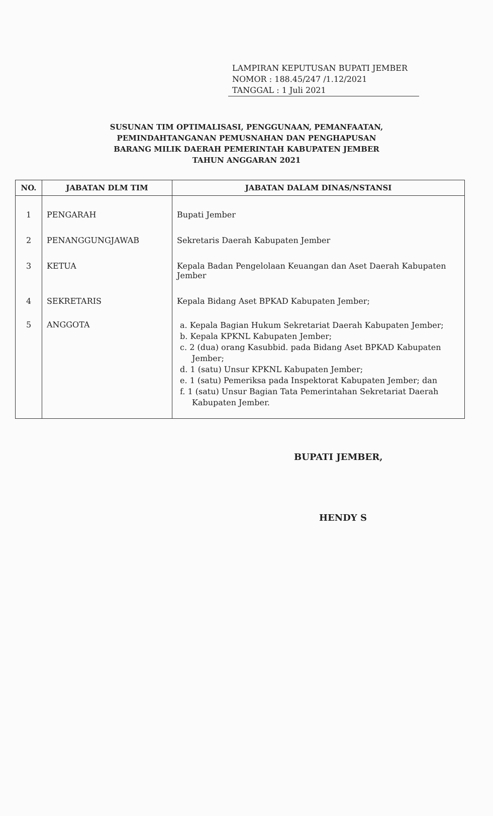LAMPIRAN KEPUTUSAN BUPATI JEMBER
NOMOR : 188.45/247 /1.12/2021
TANGGAL : 1 Juli 2021
SUSUNAN TIM OPTIMALISASI, PENGGUNAAN, PEMANFAATAN,
PEMINDAHTANGANAN PEMUSNAHAN DAN PENGHAPUSAN
BARANG MILIK DAERAH PEMERINTAH KABUPATEN JEMBER
TAHUN ANGGARAN 2021
| NO. | JABATAN DLM TIM | JABATAN DALAM DINAS/NSTANSI |
| --- | --- | --- |
| 1 | PENGARAH | Bupati Jember |
| 2 | PENANGGUNGJAWAB | Sekretaris Daerah Kabupaten Jember |
| 3 | KETUA | Kepala Badan Pengelolaan Keuangan dan Aset Daerah Kabupaten Jember |
| 4 | SEKRETARIS | Kepala Bidang Aset BPKAD Kabupaten Jember; |
| 5 | ANGGOTA | a. Kepala Bagian Hukum Sekretariat Daerah Kabupaten Jember; b. Kepala KPKNL Kabupaten Jember; c. 2 (dua) orang Kasubbid. pada Bidang Aset BPKAD Kabupaten Jember; d. 1 (satu) Unsur KPKNL Kabupaten Jember; e. 1 (satu) Pemeriksa pada Inspektorat Kabupaten Jember; dan f. 1 (satu) Unsur Bagian Tata Pemerintahan Sekretariat Daerah Kabupaten Jember. |
BUPATI JEMBER,
HENDY S